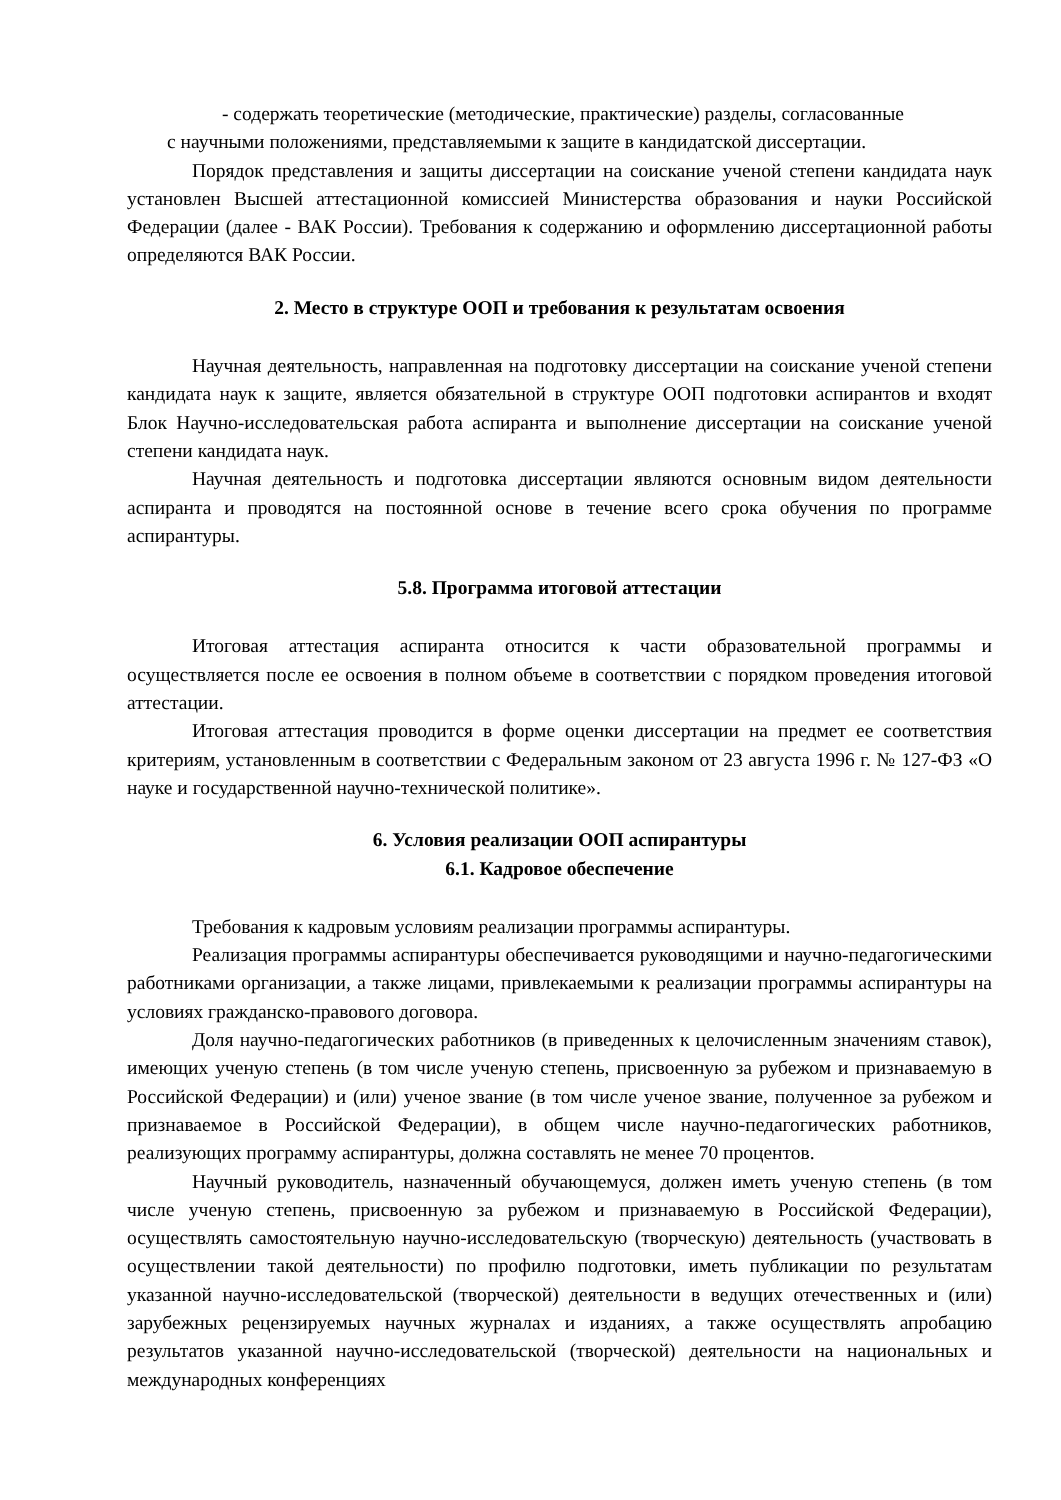- содержать теоретические (методические, практические) разделы, согласованные
с научными положениями, представляемыми к защите в кандидатской диссертации.
Порядок представления и защиты диссертации на соискание ученой степени кандидата наук установлен Высшей аттестационной комиссией Министерства образования и науки Российской Федерации (далее - ВАК России). Требования к содержанию и оформлению диссертационной работы определяются ВАК России.
2. Место в структуре ООП и требования к результатам освоения
Научная деятельность, направленная на подготовку диссертации на соискание ученой степени кандидата наук к защите, является обязательной в структуре ООП подготовки аспирантов и входят Блок Научно-исследовательская работа аспиранта и выполнение диссертации на соискание ученой степени кандидата наук.
Научная деятельность и подготовка диссертации являются основным видом деятельности аспиранта и проводятся на постоянной основе в течение всего срока обучения по программе аспирантуры.
5.8. Программа итоговой аттестации
Итоговая аттестация аспиранта относится к части образовательной программы и осуществляется после ее освоения в полном объеме в соответствии с порядком проведения итоговой аттестации.
Итоговая аттестация проводится в форме оценки диссертации на предмет ее соответствия критериям, установленным в соответствии с Федеральным законом от 23 августа 1996 г. № 127-ФЗ «О науке и государственной научно-технической политике».
6. Условия реализации ООП аспирантуры
6.1. Кадровое обеспечение
Требования к кадровым условиям реализации программы аспирантуры.
Реализация программы аспирантуры обеспечивается руководящими и научно-педагогическими работниками организации, а также лицами, привлекаемыми к реализации программы аспирантуры на условиях гражданско-правового договора.
Доля научно-педагогических работников (в приведенных к целочисленным значениям ставок), имеющих ученую степень (в том числе ученую степень, присвоенную за рубежом и признаваемую в Российской Федерации) и (или) ученое звание (в том числе ученое звание, полученное за рубежом и признаваемое в Российской Федерации), в общем числе научно-педагогических работников, реализующих программу аспирантуры, должна составлять не менее 70 процентов.
Научный руководитель, назначенный обучающемуся, должен иметь ученую степень (в том числе ученую степень, присвоенную за рубежом и признаваемую в Российской Федерации), осуществлять самостоятельную научно-исследовательскую (творческую) деятельность (участвовать в осуществлении такой деятельности) по профилю подготовки, иметь публикации по результатам указанной научно-исследовательской (творческой) деятельности в ведущих отечественных и (или) зарубежных рецензируемых научных журналах и изданиях, а также осуществлять апробацию результатов указанной научно-исследовательской (творческой) деятельности на национальных и международных конференциях